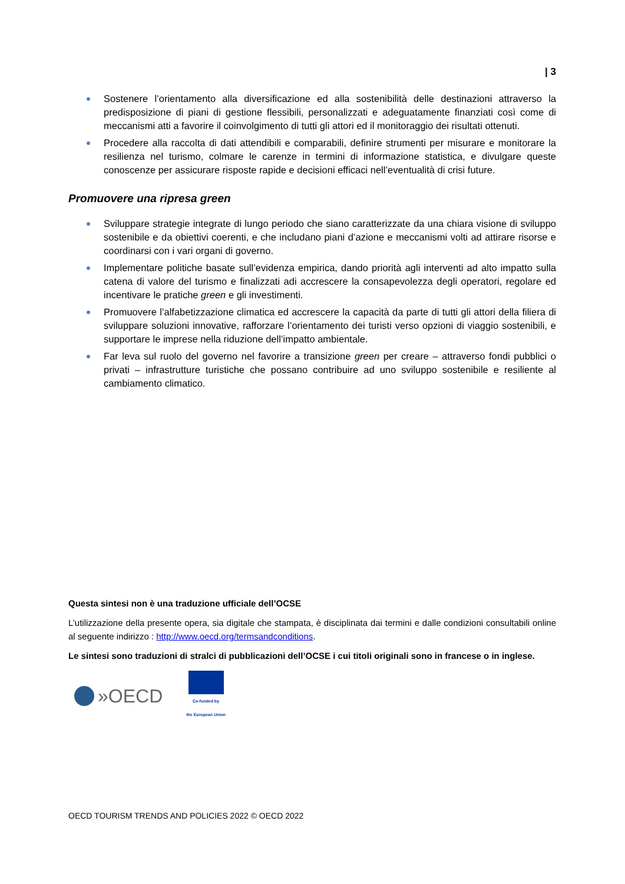| 3
Sostenere l’orientamento alla diversificazione ed alla sostenibilità delle destinazioni attraverso la predisposizione di piani di gestione flessibili, personalizzati e adeguatamente finanziati così come di meccanismi atti a favorire il coinvolgimento di tutti gli attori ed il monitoraggio dei risultati ottenuti.
Procedere alla raccolta di dati attendibili e comparabili, definire strumenti per misurare e monitorare la resilienza nel turismo, colmare le carenze in termini di informazione statistica, e divulgare queste conoscenze per assicurare risposte rapide e decisioni efficaci nell’eventualità di crisi future.
Promuovere una ripresa green
Sviluppare strategie integrate di lungo periodo che siano caratterizzate da una chiara visione di sviluppo sostenibile e da obiettivi coerenti, e che includano piani d’azione e meccanismi volti ad attirare risorse e coordinarsi con i vari organi di governo.
Implementare politiche basate sull’evidenza empirica, dando priorità agli interventi ad alto impatto sulla catena di valore del turismo e finalizzati adi accrescere la consapevolezza degli operatori, regolare ed incentivare le pratiche green e gli investimenti.
Promuovere l’alfabetizzazione climatica ed accrescere la capacità da parte di tutti gli attori della filiera di sviluppare soluzioni innovative, rafforzare l’orientamento dei turisti verso opzioni di viaggio sostenibili, e supportare le imprese nella riduzione dell’impatto ambientale.
Far leva sul ruolo del governo nel favorire a transizione green per creare – attraverso fondi pubblici o privati – infrastrutture turistiche che possano contribuire ad uno sviluppo sostenibile e resiliente al cambiamento climatico.
Questa sintesi non è una traduzione ufficiale dell’OCSE
L’utilizzazione della presente opera, sia digitale che stampata, è disciplinata dai termini e dalle condizioni consultabili online al seguente indirizzo : http://www.oecd.org/termsandconditions.
Le sintesi sono traduzioni di stralci di pubblicazioni dell’OCSE i cui titoli originali sono in francese o in inglese.
»OECD
Co-funded by
the European Union
OECD TOURISM TRENDS AND POLICIES 2022 © OECD 2022